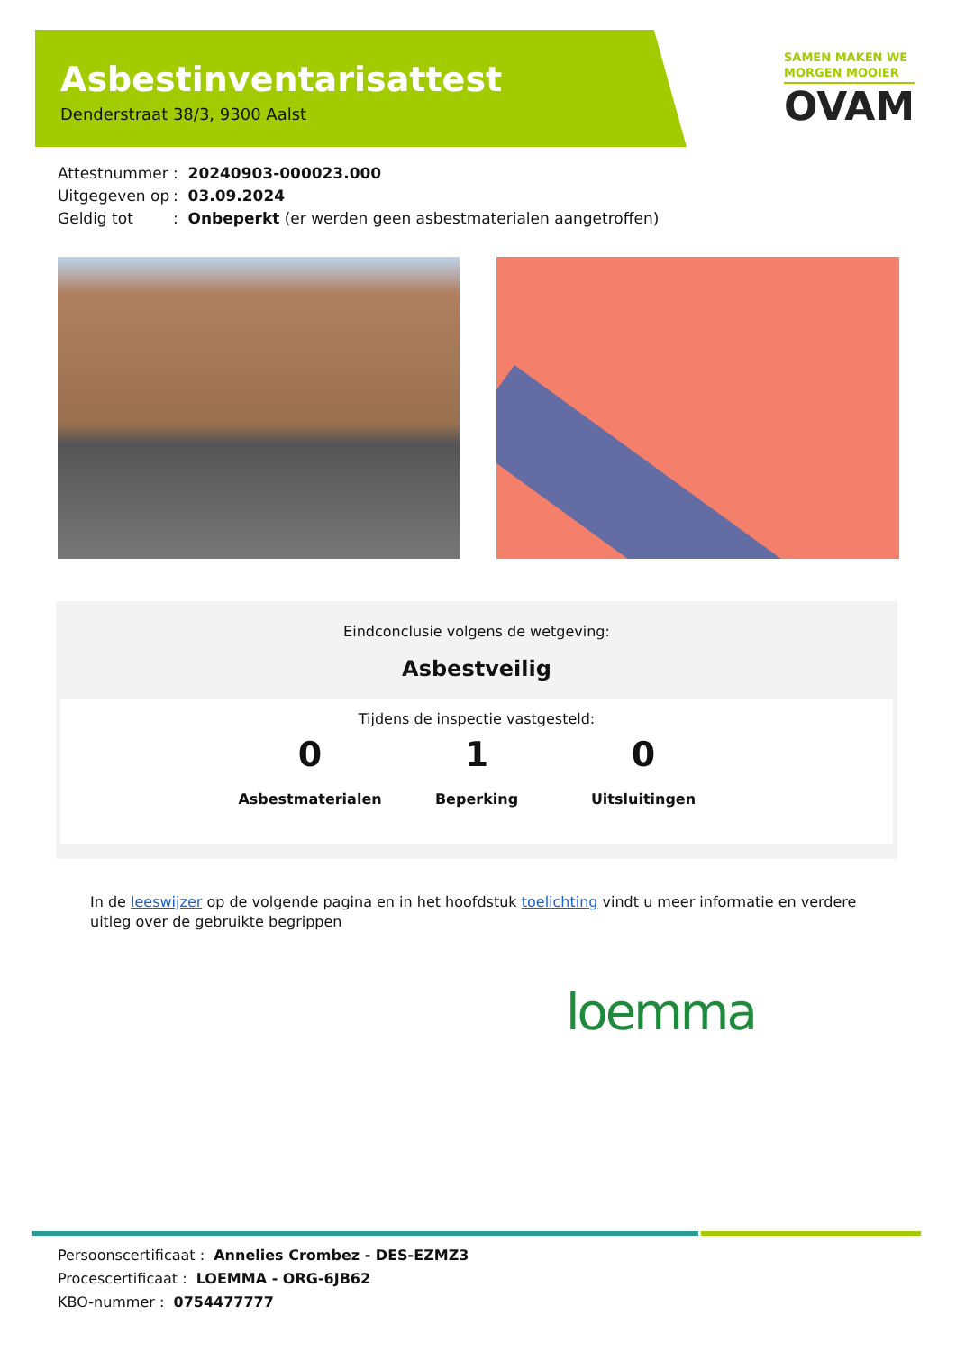Asbestinventarisattest
Denderstraat 38/3, 9300 Aalst
SAMEN MAKEN WE
MORGEN MOOIER
OVAM
Attestnummer: 20240903-000023.000
Uitgegeven op: 03.09.2024
Geldig tot: Onbeperkt (er werden geen asbestmaterialen aangetroffen)
Eindconclusie volgens de wetgeving:
Asbestveilig
Tijdens de inspectie vastgesteld:
0
Asbestmaterialen
1
Beperking
0
Uitsluitingen
In de leeswijzer op de volgende pagina en in het hoofdstuk toelichting vindt u meer informatie en verdere uitleg over de gebruikte begrippen
loemma
Persoonscertificaat : Annelies Crombez - DES-EZMZ3
Procescertificaat : LOEMMA - ORG-6JB62
KBO-nummer : 0754477777